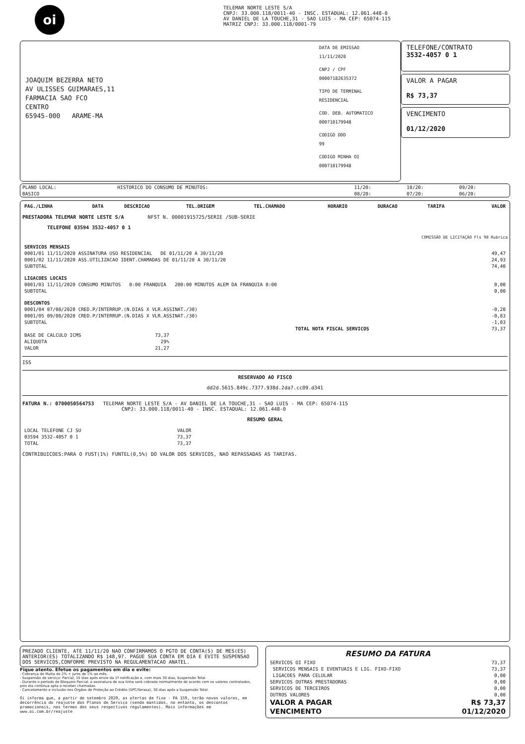oi
TELEMAR NORTE LESTE S/A
CNPJ: 33.000.118/0011-40 - INSC. ESTADUAL: 12.061.448-0
AV DANIEL DE LA TOUCHE,31 - SAO LUIS - MA CEP: 65074-115
MATRIZ CNPJ: 33.000.118/0001-79
JOAQUIM BEZERRA NETO
AV ULISSES GUIMARAES,11
FARMACIA SAO FCO
CENTRO
65945-000 ARAME-MA
DATA DE EMISSAO
11/11/2020
CNPJ / CPF
00007182635372
TIPO DE TERMINAL
RESIDENCIAL
COD. DEB. AUTOMATICO
000710179948
CODIGO DDD
99
CODIGO MINHA OI
000710179948
TELEFONE/CONTRATO
3532-4057 0 1
VALOR A PAGAR
R$ 73,37
VENCIMENTO
01/12/2020
| PLANO LOCAL: | HISTORICO DO CONSUMO DE MINUTOS: | 11/20: | 10/20: | 09/20: |
| BASICO | | 08/20: | 07/20: | 06/20: |
| PAG./LINHA | DATA | DESCRICAO | TEL.ORIGEM | TEL.CHAMADO | HORARIO | DURACAO | TARIFA | VALOR |
| --- | --- | --- | --- | --- | --- | --- | --- | --- |
PRESTADORA TELEMAR NORTE LESTE S/A NFST N. 00001915725/SERIE /SUB-SERIE
TELEFONE 03594 3532-4057 0 1
COMISSÃO DE LICITAÇÃO Fls 98 Rubrica
| SERVICOS MENSAIS | |
| 0001/01 11/11/2020 ASSINATURA USO RESIDENCIAL DE 01/11/20 A 30/11/20 | 49,47 |
| 0001/02 11/11/2020 ASS.UTILIZACAO IDENT.CHAMADAS DE 01/11/20 A 30/11/20 | 24,93 |
| SUBTOTAL | 74,40 |
| LIGACOES LOCAIS | |
| 0001/03 11/11/2020 CONSUMO MINUTOS 0:00 FRANQUIA 200:00 MINUTOS ALEM DA FRANQUIA 0:00 | 0,00 |
| SUBTOTAL | 0,00 |
| DESCONTOS | |
| 0001/04 07/08/2020 CRED.P/INTERRUP.(N.DIAS X VLR.ASSINAT./30) | -0,20 |
| 0001/05 09/08/2020 CRED.P/INTERRUP.(N.DIAS X VLR.ASSINAT./30) | -0,83 |
| SUBTOTAL | -1,03 |
| TOTAL NOTA FISCAL SERVICOS | 73,37 |
| BASE DE CALCULO ICMS | 73,37 |
| ALIQUOTA | 29% |
| VALOR | 21,27 |
ISS
RESERVADO AO FISCO
dd2d.5615.849c.7377.938d.2da7.cc09.d341
FATURA N.: 0700050564753 TELEMAR NORTE LESTE S/A - AV DANIEL DE LA TOUCHE,31 - SAO LUIS - MA CEP: 65074-115
CNPJ: 33.000.118/0011-40 - INSC. ESTADUAL: 12.061.448-0
RESUMO GERAL
| LOCAL TELEFONE CJ SU | VALOR |
| 03594 3532-4057 0 1 | 73,37 |
| TOTAL | 73,37 |
CONTRIBUICOES:PARA O FUST(1%) FUNTEL(0,5%) DO VALOR DOS SERVICOS, NAO REPASSADAS AS TARIFAS.
PREZADO CLIENTE, ATE 11/11/20 NAO CONFIRMAMOS O PGTO DE CONTA(S) DE MES(ES) ANTERIOR(ES) TOTALIZANDO R$ 148,97. PAGUE SUA CONTA EM DIA E EVITE SUSPENSAO DOS SERVICOS,CONFORME PREVISTO NA REGULAMENTACAO ANATEL.
Fique atento. Efetue os pagamentos em dia e evite:
- Cobrança de Multa de 2% + juros de 1% ao mês.
- Suspensão do serviço: Parcial, 15 dias após envio da 1ª notificação e, com mais 30 dias, Suspensão Total.
- Durante o período de Bloqueio Parcial, a assinatura de sua linha será cobrada normalmente de acordo com os valores contratados, pois ela continua apta a receber chamadas.
- Cancelamento e inclusão nos Órgãos de Proteção ao Crédito (SPC/Serasa), 30 dias após a Suspensão Total.
Oi informa que, a partir de setembro 2020, as ofertas de fixo - PA 159, terão novos valores, em decorrência do reajuste dos Planos de Serviço (sendo mantidos, no entanto, os descontos promocionais, nos termos dos seus respectivos regulamentos). Mais informações em www.oi.com.br/reajuste
RESUMO DA FATURA
| SERVICOS OI FIXO | 73,37 |
| SERVICOS MENSAIS E EVENTUAIS E LIG. FIXO-FIXO | 73,37 |
| LIGACOES PARA CELULAR | 0,00 |
| SERVICOS OUTRAS PRESTADORAS | 0,00 |
| SERVICOS DE TERCEIROS | 0,00 |
| OUTROS VALORES | 0,00 |
| VALOR A PAGAR | R$ 73,37 |
| VENCIMENTO | 01/12/2020 |